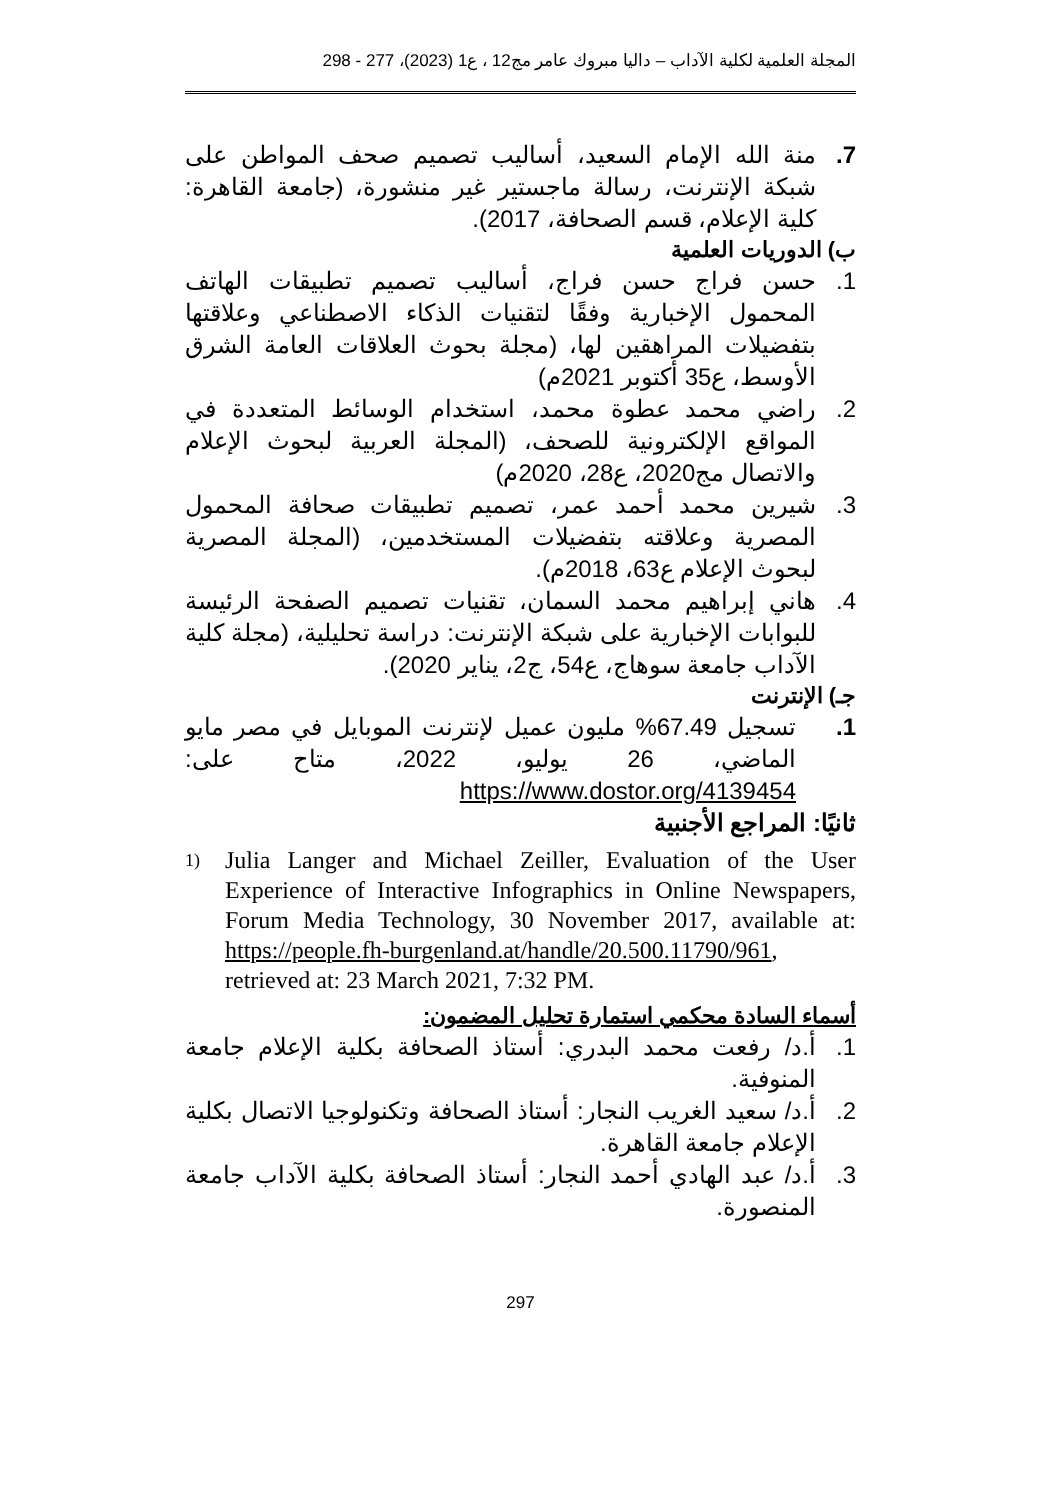المجلة العلمية لكلية الآداب – داليا مبروك عامر مج12 ، ع1 (2023)، 277 - 298
7. منة الله الإمام السعيد، أساليب تصميم صحف المواطن على شبكة الإنترنت، رسالة ماجستير غير منشورة، (جامعة القاهرة: كلية الإعلام، قسم الصحافة، 2017).
ب) الدوريات العلمية
1. حسن فراج حسن فراج، أساليب تصميم تطبيقات الهاتف المحمول الإخبارية وفقًا لتقنيات الذكاء الاصطناعي وعلاقتها بتفضيلات المراهقين لها، (مجلة بحوث العلاقات العامة الشرق الأوسط، ع35 أكتوبر 2021م)
2. راضي محمد عطوة محمد، استخدام الوسائط المتعددة في المواقع الإلكترونية للصحف، (المجلة العربية لبحوث الإعلام والاتصال مج2020، ع28، 2020م)
3. شيرين محمد أحمد عمر، تصميم تطبيقات صحافة المحمول المصرية وعلاقته بتفضيلات المستخدمين، (المجلة المصرية لبحوث الإعلام ع63، 2018م).
4. هاني إبراهيم محمد السمان، تقنيات تصميم الصفحة الرئيسة للبوابات الإخبارية على شبكة الإنترنت: دراسة تحليلية، (مجلة كلية الآداب جامعة سوهاج، ع54، ج2، يناير 2020).
جـ) الإنترنت
1. تسجيل 67.49% مليون عميل لإنترنت الموبايل في مصر مايو الماضي، 26 يوليو، 2022، متاح على: https://www.dostor.org/4139454
ثانيًا: المراجع الأجنبية
1) Julia Langer and Michael Zeiller, Evaluation of the User Experience of Interactive Infographics in Online Newspapers, Forum Media Technology, 30 November 2017, available at: https://people.fh-burgenland.at/handle/20.500.11790/961, retrieved at: 23 March 2021, 7:32 PM.
أسماء السادة محكمي استمارة تحليل المضمون:
1. أ.د/ رفعت محمد البدري: أستاذ الصحافة بكلية الإعلام جامعة المنوفية.
2. أ.د/ سعيد الغريب النجار: أستاذ الصحافة وتكنولوجيا الاتصال بكلية الإعلام جامعة القاهرة.
3. أ.د/ عبد الهادي أحمد النجار: أستاذ الصحافة بكلية الآداب جامعة المنصورة.
297